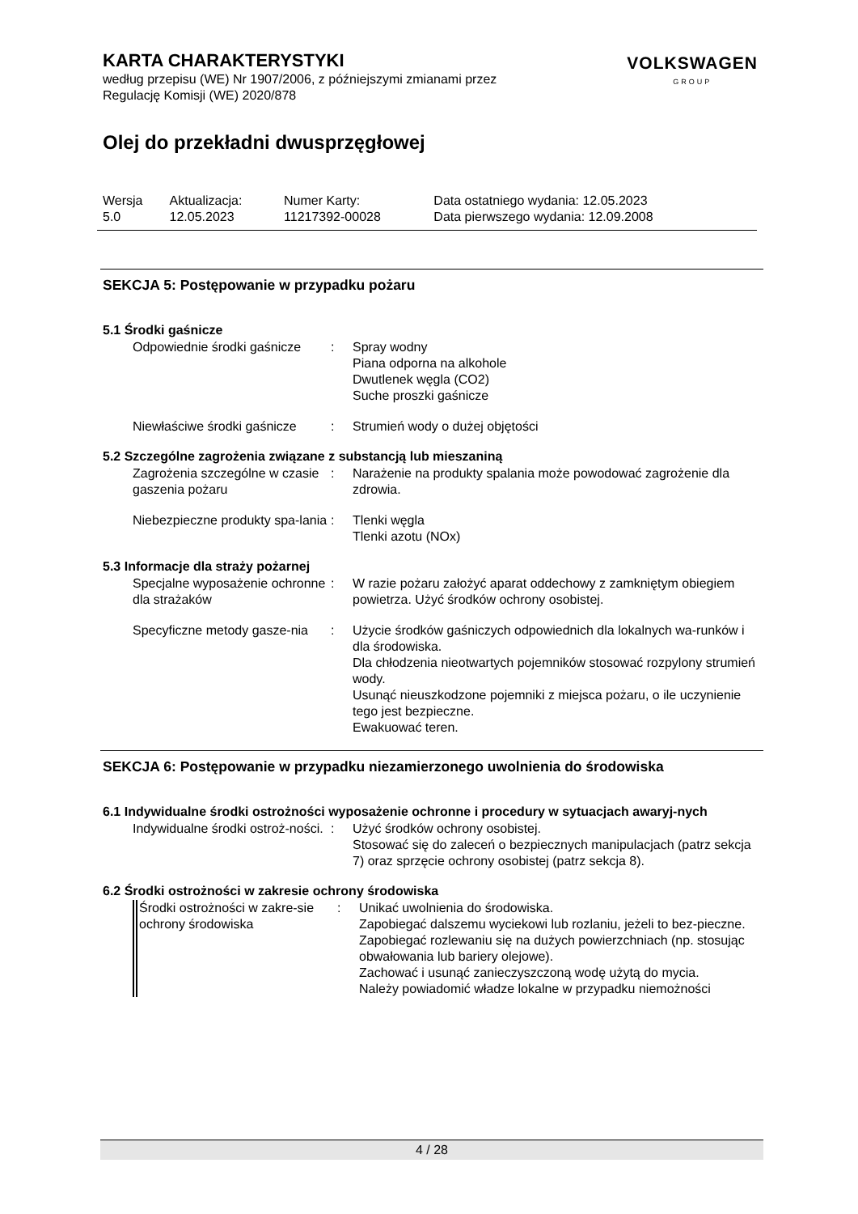KARTA CHARAKTERYSTYKI
według przepisu (WE) Nr 1907/2006, z późniejszymi zmianami przez
Regulację Komisji (WE) 2020/878
VOLKSWAGEN
GROUP
Olej do przekładni dwusprzęgłowej
| Wersja 5.0 | Aktualizacja: 12.05.2023 | Numer Karty: 11217392-00028 | Data ostatniego wydania: 12.05.2023 Data pierwszego wydania: 12.09.2008 |
SEKCJA 5: Postępowanie w przypadku pożaru
5.1 Środki gaśnicze
| Odpowiednie środki gaśnicze | : | Spray wodny Piana odporna na alkohole Dwutlenek węgla (CO2) Suche proszki gaśnicze |
| Niewłaściwe środki gaśnicze | : | Strumień wody o dużej objętości |
5.2 Szczególne zagrożenia związane z substancją lub mieszaniną
| Zagrożenia szczególne w czasie gaszenia pożaru | : | Narażenie na produkty spalania może powodować zagrożenie dla zdrowia. |
| Niebezpieczne produkty spa-lania | : | Tlenki węgla Tlenki azotu (NOx) |
5.3 Informacje dla straży pożarnej
| Specjalne wyposażenie ochronne dla strażaków | : | W razie pożaru założyć aparat oddechowy z zamkniętym obiegiem powietrza. Użyć środków ochrony osobistej. |
| Specyficzne metody gasze-nia | : | Użycie środków gaśniczych odpowiednich dla lokalnych wa-runków i dla środowiska. Dla chłodzenia nieotwartych pojemników stosować rozpylony strumień wody. Usunąć nieuszkodzone pojemniki z miejsca pożaru, o ile uczynienie tego jest bezpieczne. Ewakuować teren. |
SEKCJA 6: Postępowanie w przypadku niezamierzonego uwolnienia do środowiska
6.1 Indywidualne środki ostrożności wyposażenie ochronne i procedury w sytuacjach awaryj-nych
| Indywidualne środki ostroż-ności. | : | Użyć środków ochrony osobistej. Stosować się do zaleceń o bezpiecznych manipulacjach (patrz sekcja 7) oraz sprzęcie ochrony osobistej (patrz sekcja 8). |
6.2 Środki ostrożności w zakresie ochrony środowiska
| Środki ostrożności w zakre-sie ochrony środowiska | : | Unikać uwolnienia do środowiska. Zapobiegać dalszemu wyciekowi lub rozlaniu, jeżeli to bez-pieczne. Zapobiegać rozlewaniu się na dużych powierzchniach (np. stosując obwałowania lub bariery olejowe). Zachować i usunąć zanieczyszczoną wodę użytą do mycia. Należy powiadomić władze lokalne w przypadku niemożności |
4 / 28